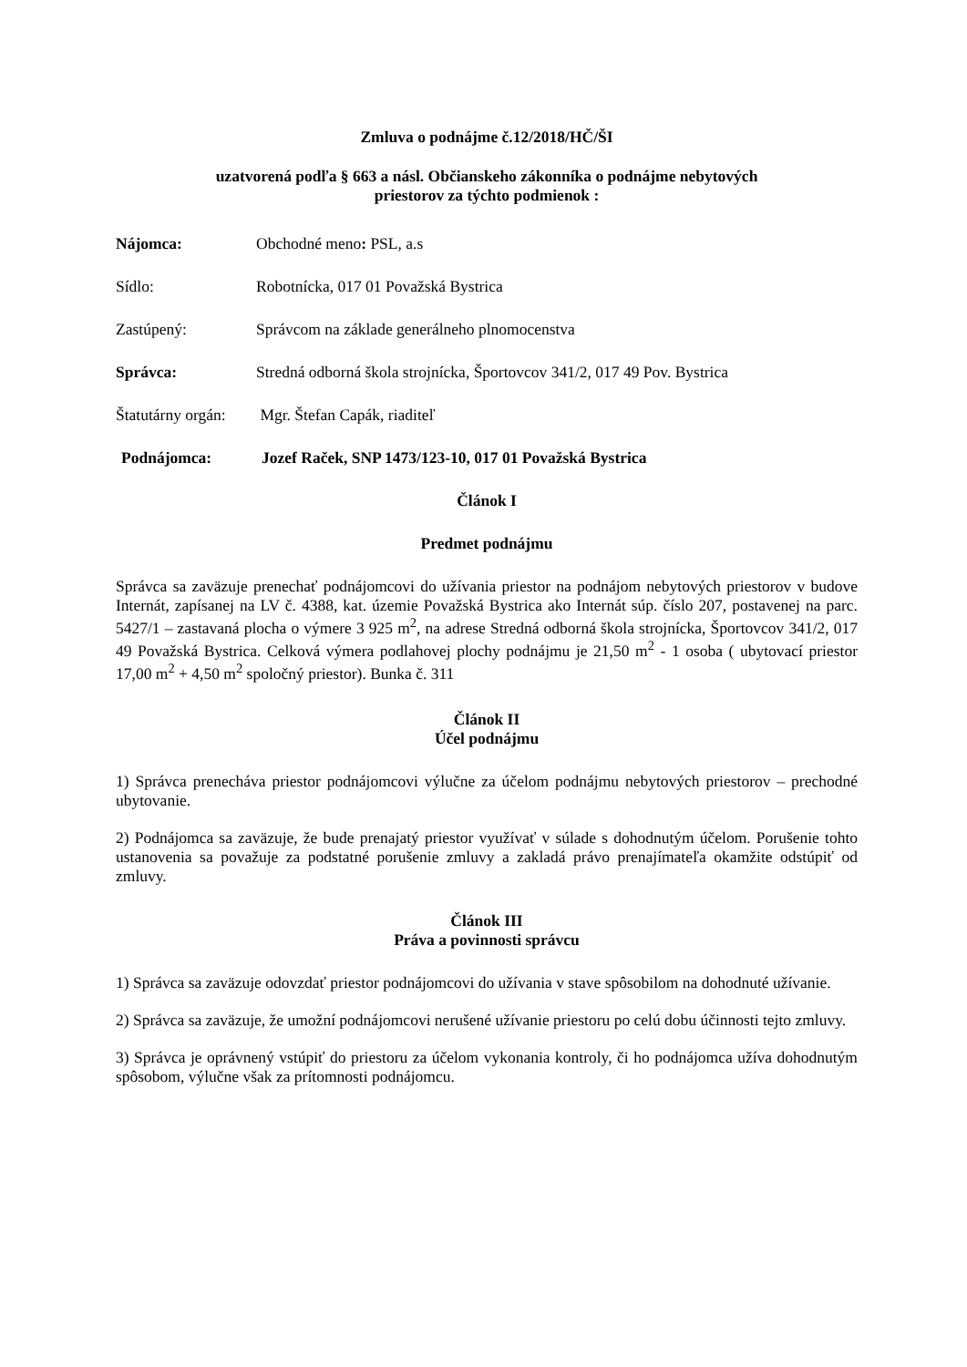Zmluva o podnájme č.12/2018/HČ/ŠI
uzatvorená podľa § 663 a násl. Občianskeho zákonníka o podnájme nebytových
priestorov za týchto podmienok :
Nájomca: Obchodné meno: PSL, a.s
Sídlo: Robotnícka, 017 01 Považská Bystrica
Zastúpený: Správcom na základe generálneho plnomocenstva
Správca: Stredná odborná škola strojnícka, Športovcov 341/2, 017 49 Pov. Bystrica
Štatutárny orgán: Mgr. Štefan Capák, riaditeľ
Podnájomca: Jozef Raček, SNP 1473/123-10, 017 01 Považská Bystrica
Článok I
Predmet podnájmu
Správca sa zaväzuje prenechať podnájomcovi do užívania priestor na podnájom nebytových priestorov v budove Internát, zapísanej na LV č. 4388, kat. územie Považská Bystrica ako Internát súp. číslo 207, postavenej na parc. 5427/1 – zastavaná plocha o výmere 3 925 m<sup>2</sup>, na adrese Stredná odborná škola strojnícka, Športovcov 341/2, 017 49 Považská Bystrica. Celková výmera podlahovej plochy podnájmu je 21,50 m<sup>2</sup> - 1 osoba ( ubytovací priestor 17,00 m<sup>2</sup> + 4,50 m<sup>2</sup> spoločný priestor). Bunka č. 311
Článok II
Účel podnájmu
1) Správca prenecháva priestor podnájomcovi výlučne za účelom podnájmu nebytových priestorov – prechodné ubytovanie.
2) Podnájomca sa zaväzuje, že bude prenajatý priestor využívať v súlade s dohodnutým účelom. Porušenie tohto ustanovenia sa považuje za podstatné porušenie zmluvy a zakladá právo prenajímateľa okamžite odstúpiť od zmluvy.
Článok III
Práva a povinnosti správcu
1) Správca sa zaväzuje odovzdať priestor podnájomcovi do užívania v stave spôsobilom na dohodnuté užívanie.
2) Správca sa zaväzuje, že umožní podnájomcovi nerušené užívanie priestoru po celú dobu účinnosti tejto zmluvy.
3) Správca je oprávnený vstúpiť do priestoru za účelom vykonania kontroly, či ho podnájomca užíva dohodnutým spôsobom, výlučne však za prítomnosti podnájomcu.